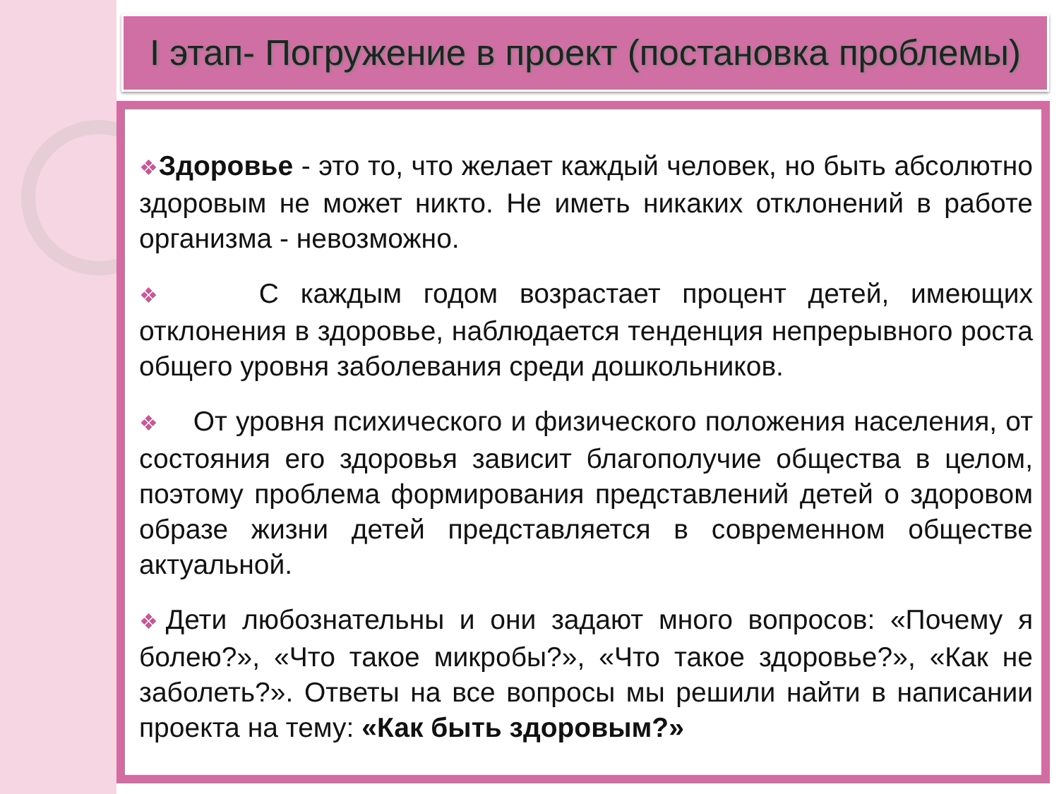I этап- Погружение в проект (постановка проблемы)
❖Здоровье - это то, что желает каждый человек, но быть абсолютно здоровым не может никто. Не иметь никаких отклонений в работе организма - невозможно.
❖ С каждым годом возрастает процент детей, имеющих отклонения в здоровье, наблюдается тенденция непрерывного роста общего уровня заболевания среди дошкольников.
❖ От уровня психического и физического положения населения, от состояния его здоровья зависит благополучие общества в целом, поэтому проблема формирования представлений детей о здоровом образе жизни детей представляется в современном обществе актуальной.
❖Дети любознательны и они задают много вопросов: «Почему я болею?», «Что такое микробы?», «Что такое здоровье?», «Как не заболеть?». Ответы на все вопросы мы решили найти в написании проекта на тему: «Как быть здоровым?»